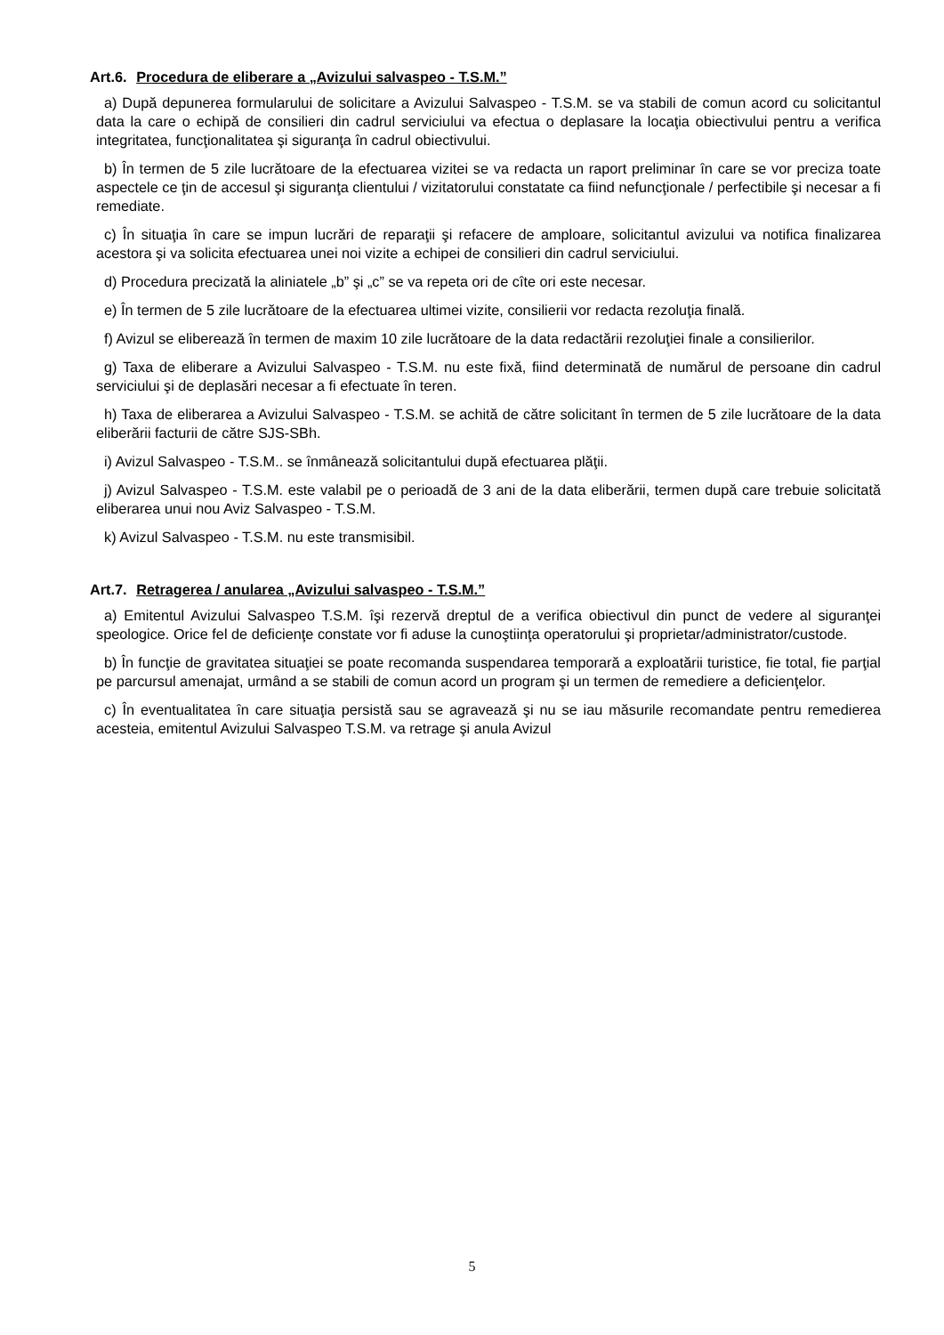Art.6. Procedura de eliberare a „Avizului salvaspeo - T.S.M.”
a) După depunerea formularului de solicitare a Avizului Salvaspeo - T.S.M. se va stabili de comun acord cu solicitantul data la care o echipă de consilieri din cadrul serviciului va efectua o deplasare la locaţia obiectivului pentru a verifica integritatea, funcţionalitatea şi siguranţa în cadrul obiectivului.
b) În termen de 5 zile lucrătoare de la efectuarea vizitei se va redacta un raport preliminar în care se vor preciza toate aspectele ce ţin de accesul şi siguranţa clientului / vizitatorului constatate ca fiind nefuncţionale / perfectibile şi necesar a fi remediate.
c) În situaţia în care se impun lucrări de reparaţii şi refacere de amploare, solicitantul avizului va notifica finalizarea acestora şi va solicita efectuarea unei noi vizite a echipei de consilieri din cadrul serviciului.
d) Procedura precizată la aliniatele „b” şi „c” se va repeta ori de cîte ori este necesar.
e) În termen de 5 zile lucrătoare de la efectuarea ultimei vizite, consilierii vor redacta rezoluţia finală.
f) Avizul se eliberează în termen de maxim 10 zile lucrătoare de la data redactării rezoluţiei finale a consilierilor.
g) Taxa de eliberare a Avizului Salvaspeo - T.S.M. nu este fixă, fiind determinată de numărul de persoane din cadrul serviciului şi de deplasări necesar a fi efectuate în teren.
h) Taxa de eliberarea a Avizului Salvaspeo - T.S.M. se achită de către solicitant în termen de 5 zile lucrătoare de la data eliberării facturii de către SJS-SBh.
i) Avizul Salvaspeo - T.S.M.. se înmânează solicitantului după efectuarea plăţii.
j) Avizul Salvaspeo - T.S.M. este valabil pe o perioadă de 3 ani de la data eliberării, termen după care trebuie solicitată eliberarea unui nou Aviz Salvaspeo - T.S.M.
k) Avizul Salvaspeo - T.S.M. nu este transmisibil.
Art.7. Retragerea / anularea „Avizului salvaspeo - T.S.M.”
a) Emitentul Avizului Salvaspeo T.S.M. îşi rezervă dreptul de a verifica obiectivul din punct de vedere al siguranţei speologice. Orice fel de deficienţe constate vor fi aduse la cunoştiinţa operatorului şi proprietar/administrator/custode.
b) În funcţie de gravitatea situaţiei se poate recomanda suspendarea temporară a exploatării turistice, fie total, fie parţial pe parcursul amenajat, urmând a se stabili de comun acord un program şi un termen de remediere a deficienţelor.
c) În eventualitatea în care situaţia persistă sau se agravează şi nu se iau măsurile recomandate pentru remedierea acesteia, emitentul Avizului Salvaspeo T.S.M. va retrage şi anula Avizul
5